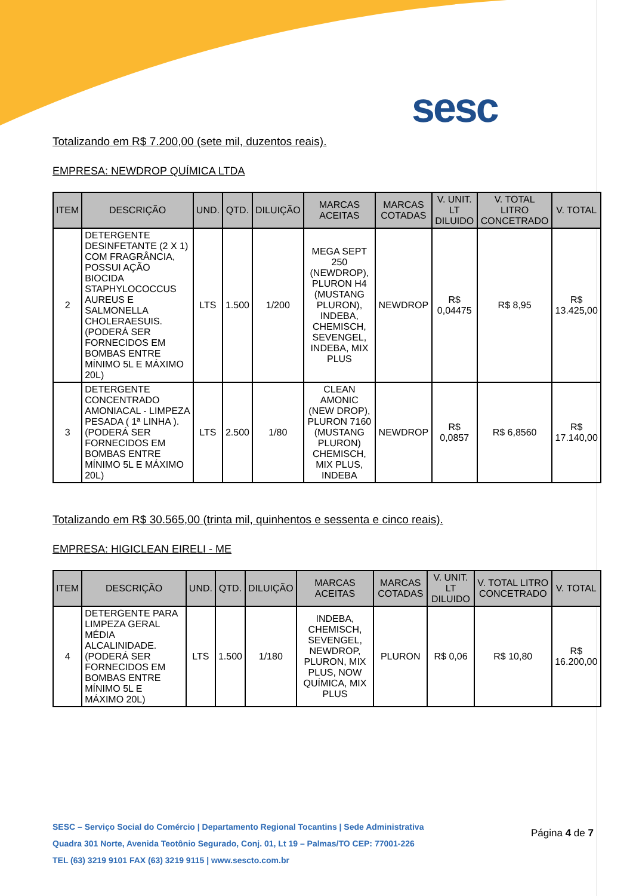sesc
Totalizando em R$ 7.200,00 (sete mil, duzentos reais).
EMPRESA: NEWDROP QUÍMICA LTDA
| ITEM | DESCRIÇÃO | UND. | QTD. | DILUIÇÃO | MARCAS ACEITAS | MARCAS COTADAS | V. UNIT. LT DILUIDO | V. TOTAL LITRO CONCETRADO | V. TOTAL |
| --- | --- | --- | --- | --- | --- | --- | --- | --- | --- |
| 2 | DETERGENTE DESINFETANTE (2 X 1) COM FRAGRÂNCIA, POSSUI AÇÃO BIOCIDA STAPHYLOCOCCUS AUREUS E SALMONELLA CHOLERAESUIS. (PODERÁ SER FORNECIDOS EM BOMBAS ENTRE MÍNIMO 5L E MÁXIMO 20L) | LTS | 1.500 | 1/200 | MEGA SEPT 250 (NEWDROP), PLURON H4 (MUSTANG PLURON), INDEBA, CHEMISCH, SEVENGEL, INDEBA, MIX PLUS | NEWDROP | R$ 0,04475 | R$ 8,95 | R$ 13.425,00 |
| 3 | DETERGENTE CONCENTRADO AMONIACAL - LIMPEZA PESADA ( 1ª LINHA ). (PODERÁ SER FORNECIDOS EM BOMBAS ENTRE MÍNIMO 5L E MÁXIMO 20L) | LTS | 2.500 | 1/80 | CLEAN AMONIC (NEW DROP), PLURON 7160 (MUSTANG PLURON) CHEMISCH, MIX PLUS, INDEBA | NEWDROP | R$ 0,0857 | R$ 6,8560 | R$ 17.140,00 |
Totalizando em R$ 30.565,00 (trinta mil, quinhentos e sessenta e cinco reais).
EMPRESA: HIGICLEAN EIRELI - ME
| ITEM | DESCRIÇÃO | UND. | QTD. | DILUIÇÃO | MARCAS ACEITAS | MARCAS COTADAS | V. UNIT. LT DILUIDO | V. TOTAL LITRO CONCETRADO | V. TOTAL |
| --- | --- | --- | --- | --- | --- | --- | --- | --- | --- |
| 4 | DETERGENTE PARA LIMPEZA GERAL MÉDIA ALCALINIDADE. (PODERÁ SER FORNECIDOS EM BOMBAS ENTRE MÍNIMO 5L E MÁXIMO 20L) | LTS | 1.500 | 1/180 | INDEBA, CHEMISCH, SEVENGEL, NEWDROP, PLURON, MIX PLUS, NOW QUÍMICA, MIX PLUS | PLURON | R$ 0,06 | R$ 10,80 | R$ 16.200,00 |
SESC – Serviço Social do Comércio | Departamento Regional Tocantins | Sede Administrativa
Quadra 301 Norte, Avenida Teotônio Segurado, Conj. 01, Lt 19 – Palmas/TO CEP: 77001-226
TEL (63) 3219 9101 FAX (63) 3219 9115 | www.sescto.com.br
Página 4 de 7